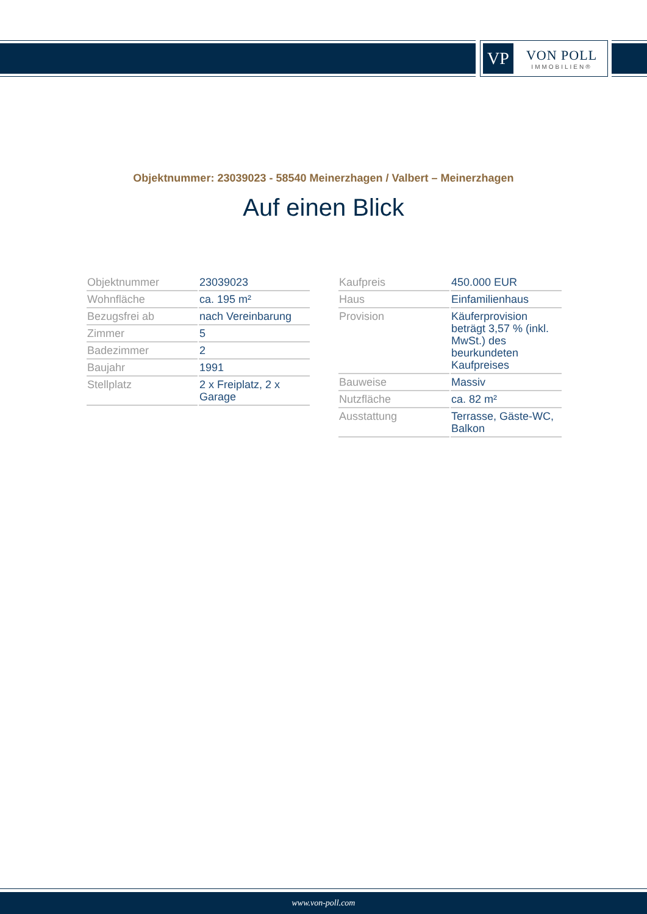VP
VON POLL
IMMOBILIEN®
Objektnummer: 23039023 - 58540 Meinerzhagen / Valbert – Meinerzhagen
Auf einen Blick
| Objektnummer | 23039023 |
| Wohnfläche | ca. 195 m² |
| Bezugsfrei ab | nach Vereinbarung |
| Zimmer | 5 |
| Badezimmer | 2 |
| Baujahr | 1991 |
| Stellplatz | 2 x Freiplatz, 2 x Garage |
| Kaufpreis | 450.000 EUR |
| Haus | Einfamilienhaus |
| Provision | Käuferprovision beträgt 3,57 % (inkl. MwSt.) des beurkundeten Kaufpreises |
| Bauweise | Massiv |
| Nutzfläche | ca. 82 m² |
| Ausstattung | Terrasse, Gäste-WC, Balkon |
www.von-poll.com